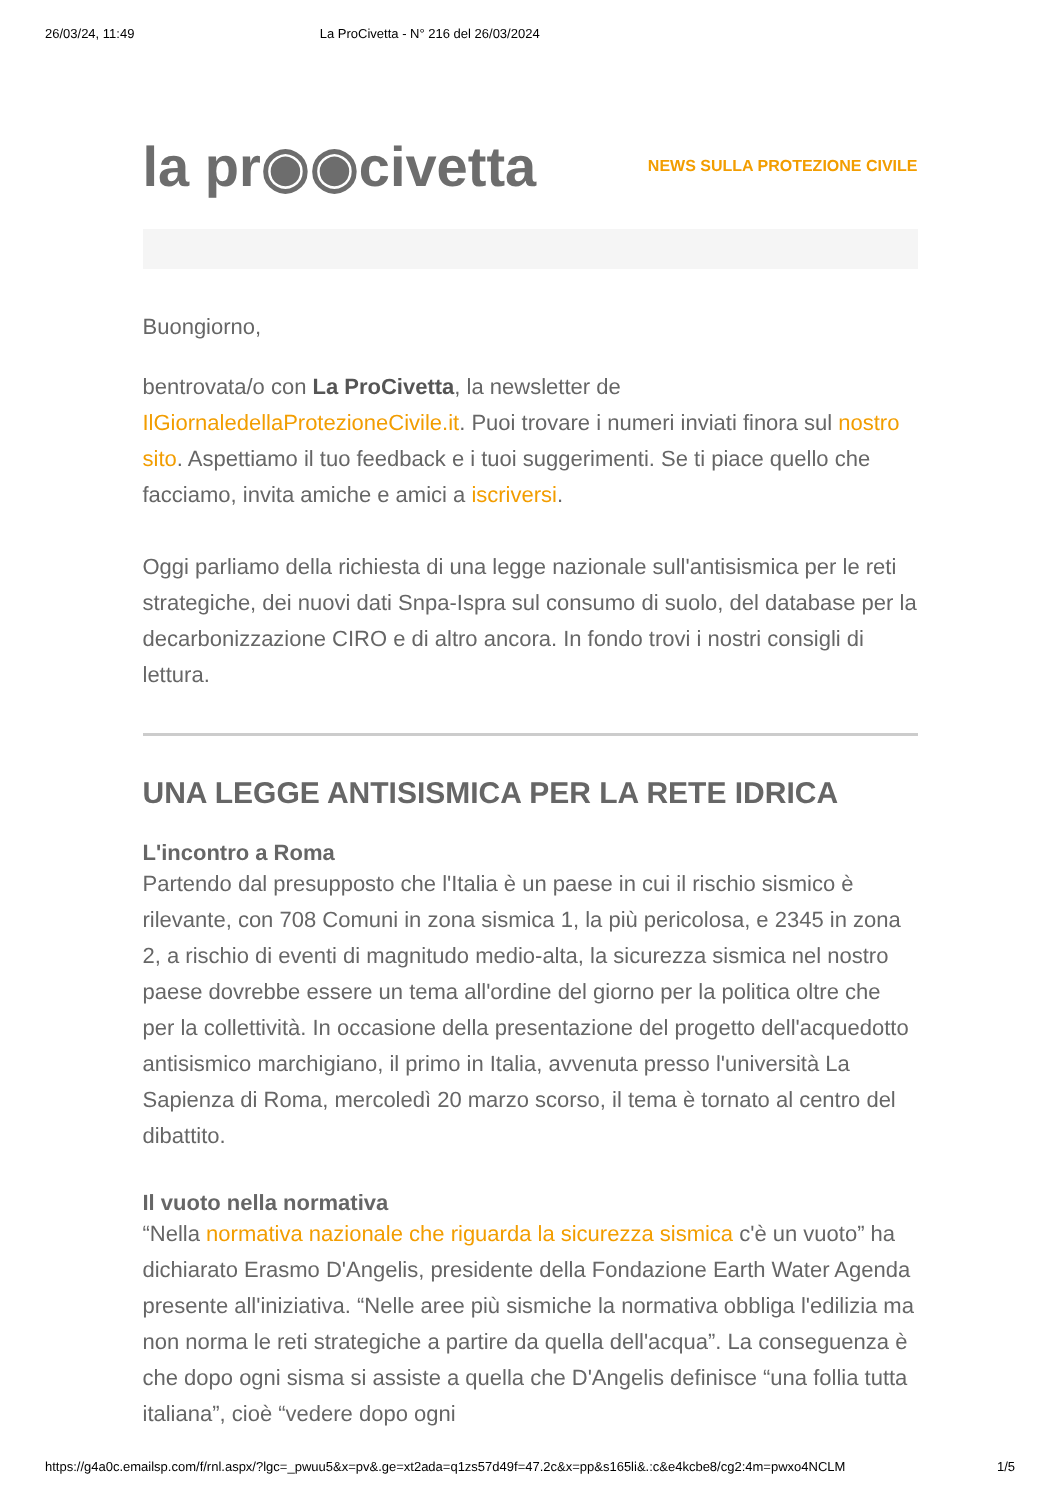26/03/24, 11:49 La ProCivetta - N° 216 del 26/03/2024
la pr◉◉civetta NEWS SULLA PROTEZIONE CIVILE
Buongiorno,
bentrovata/o con La ProCivetta, la newsletter de IlGiornaledellaProtezioneCivile.it. Puoi trovare i numeri inviati finora sul nostro sito. Aspettiamo il tuo feedback e i tuoi suggerimenti. Se ti piace quello che facciamo, invita amiche e amici a iscriversi.
Oggi parliamo della richiesta di una legge nazionale sull'antisismica per le reti strategiche, dei nuovi dati Snpa-Ispra sul consumo di suolo, del database per la decarbonizzazione CIRO e di altro ancora. In fondo trovi i nostri consigli di lettura.
UNA LEGGE ANTISISMICA PER LA RETE IDRICA
L'incontro a Roma
Partendo dal presupposto che l'Italia è un paese in cui il rischio sismico è rilevante, con 708 Comuni in zona sismica 1, la più pericolosa, e 2345 in zona 2, a rischio di eventi di magnitudo medio-alta, la sicurezza sismica nel nostro paese dovrebbe essere un tema all'ordine del giorno per la politica oltre che per la collettività. In occasione della presentazione del progetto dell'acquedotto antisismico marchigiano, il primo in Italia, avvenuta presso l'università La Sapienza di Roma, mercoledì 20 marzo scorso, il tema è tornato al centro del dibattito.
Il vuoto nella normativa
“Nella normativa nazionale che riguarda la sicurezza sismica c'è un vuoto” ha dichiarato Erasmo D'Angelis, presidente della Fondazione Earth Water Agenda presente all'iniziativa. “Nelle aree più sismiche la normativa obbliga l'edilizia ma non norma le reti strategiche a partire da quella dell'acqua”. La conseguenza è che dopo ogni sisma si assiste a quella che D'Angelis definisce “una follia tutta italiana”, cioè “vedere dopo ogni
https://g4a0c.emailsp.com/f/rnl.aspx/?lgc=_pwuu5&x=pv&.ge=xt2ada=q1zs57d49f=47.2c&x=pp&s165li&.:c&e4kcbe8/cg2:4m=pwxo4NCLM 1/5